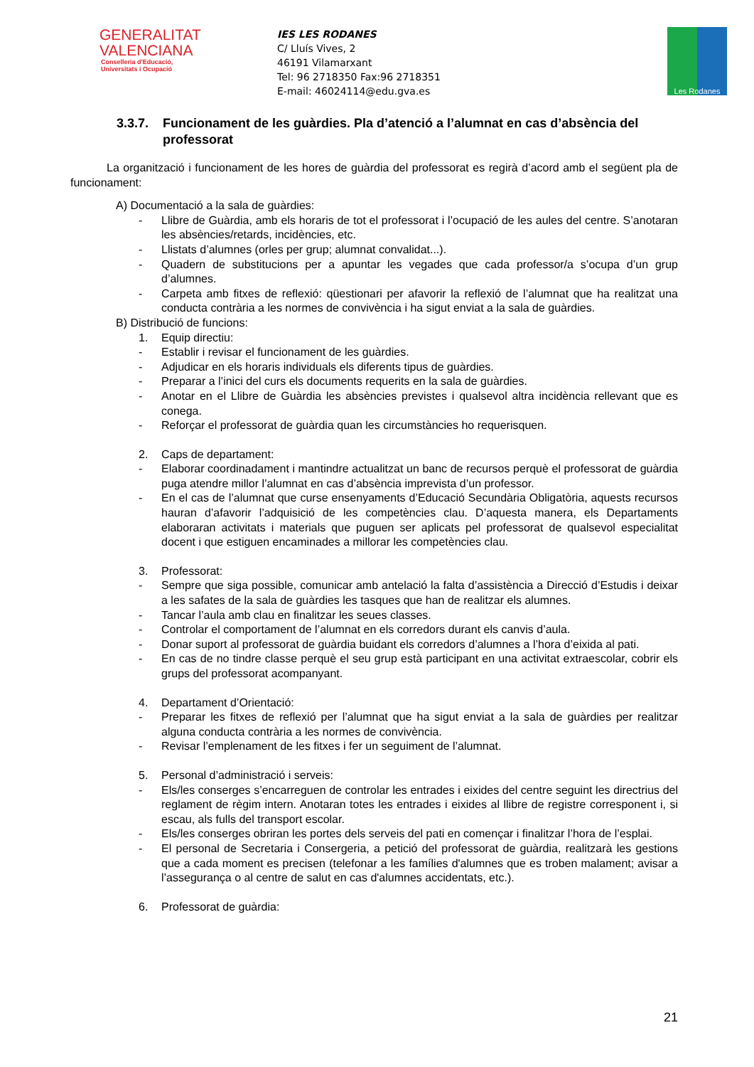GENERALITAT
VALENCIANA
Conselleria d'Educació,
Universitats i Ocupació
IES LES RODANES
C/ Lluís Vives, 2
46191 Vilamarxant
Tel: 96 2718350 Fax:96 2718351
E-mail: 46024114@edu.gva.es
Les Rodanes
3.3.7. Funcionament de les guàrdies. Pla d’atenció a l’alumnat en cas d’absència del professorat
La organització i funcionament de les hores de guàrdia del professorat es regirà d’acord amb el següent pla de funcionament:
A) Documentació a la sala de guàrdies:
- Llibre de Guàrdia, amb els horaris de tot el professorat i l’ocupació de les aules del centre. S’anotaran les absències/retards, incidències, etc.
- Llistats d’alumnes (orles per grup; alumnat convalidat...).
- Quadern de substitucions per a apuntar les vegades que cada professor/a s’ocupa d’un grup d’alumnes.
- Carpeta amb fitxes de reflexió: qüestionari per afavorir la reflexió de l’alumnat que ha realitzat una conducta contrària a les normes de convivència i ha sigut enviat a la sala de guàrdies.
B) Distribució de funcions:
1. Equip directiu:
- Establir i revisar el funcionament de les guàrdies.
- Adjudicar en els horaris individuals els diferents tipus de guàrdies.
- Preparar a l’inici del curs els documents requerits en la sala de guàrdies.
- Anotar en el Llibre de Guàrdia les absències previstes i qualsevol altra incidència rellevant que es conega.
- Reforçar el professorat de guàrdia quan les circumstàncies ho requerisquen.
2. Caps de departament:
- Elaborar coordinadament i mantindre actualitzat un banc de recursos perquè el professorat de guàrdia puga atendre millor l’alumnat en cas d’absència imprevista d’un professor.
- En el cas de l’alumnat que curse ensenyaments d’Educació Secundària Obligatòria, aquests recursos hauran d’afavorir l’adquisició de les competències clau. D’aquesta manera, els Departaments elaboraran activitats i materials que puguen ser aplicats pel professorat de qualsevol especialitat docent i que estiguen encaminades a millorar les competències clau.
3. Professorat:
- Sempre que siga possible, comunicar amb antelació la falta d’assistència a Direcció d’Estudis i deixar a les safates de la sala de guàrdies les tasques que han de realitzar els alumnes.
- Tancar l’aula amb clau en finalitzar les seues classes.
- Controlar el comportament de l’alumnat en els corredors durant els canvis d’aula.
- Donar suport al professorat de guàrdia buidant els corredors d’alumnes a l’hora d’eixida al pati.
- En cas de no tindre classe perquè el seu grup està participant en una activitat extraescolar, cobrir els grups del professorat acompanyant.
4. Departament d’Orientació:
- Preparar les fitxes de reflexió per l’alumnat que ha sigut enviat a la sala de guàrdies per realitzar alguna conducta contrària a les normes de convivència.
- Revisar l’emplenament de les fitxes i fer un seguiment de l’alumnat.
5. Personal d’administració i serveis:
- Els/les conserges s’encarreguen de controlar les entrades i eixides del centre seguint les directrius del reglament de règim intern. Anotaran totes les entrades i eixides al llibre de registre corresponent i, si escau, als fulls del transport escolar.
- Els/les conserges obriran les portes dels serveis del pati en començar i finalitzar l’hora de l’esplai.
- El personal de Secretaria i Consergeria, a petició del professorat de guàrdia, realitzarà les gestions que a cada moment es precisen (telefonar a les famílies d'alumnes que es troben malament; avisar a l’assegurança o al centre de salut en cas d'alumnes accidentats, etc.).
6. Professorat de guàrdia:
21